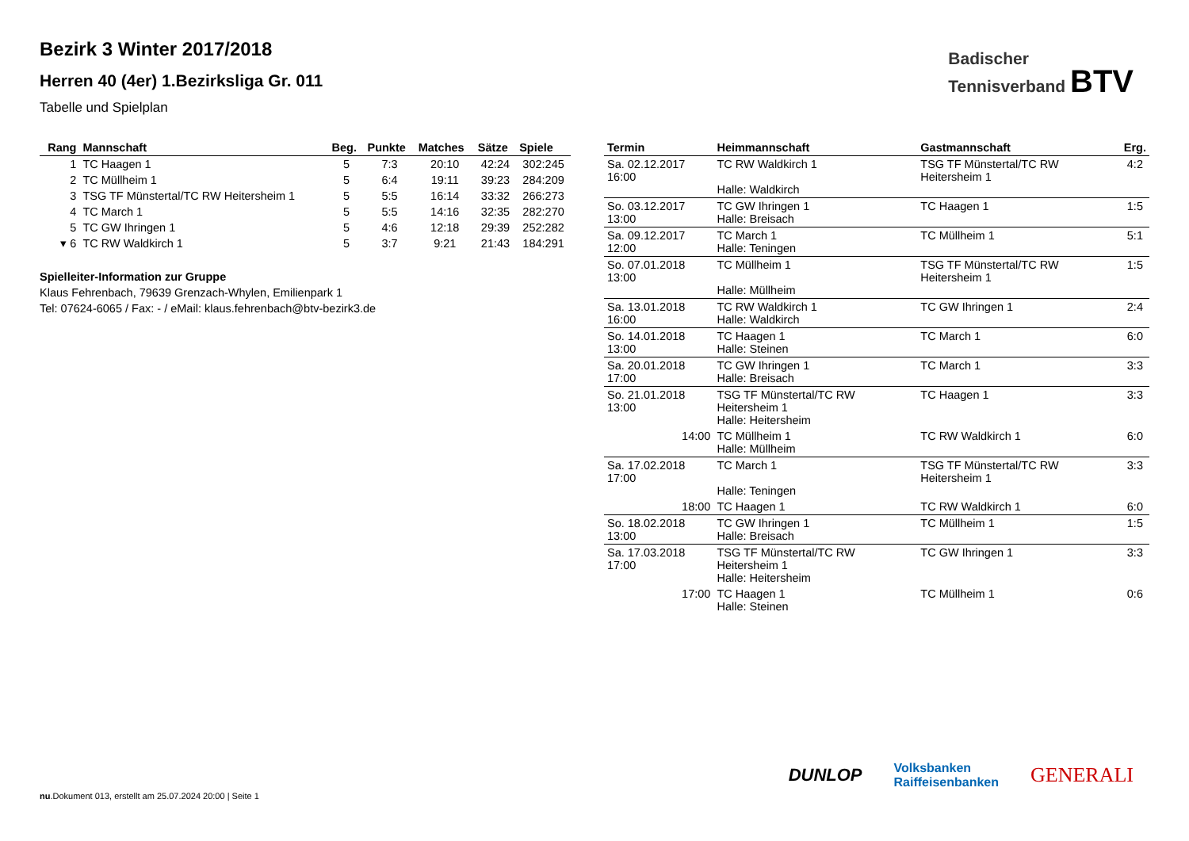Badischer
Tennisverband BTV
Bezirk 3 Winter 2017/2018
Herren 40 (4er) 1.Bezirksliga Gr. 011
Tabelle und Spielplan
| Rang | Mannschaft | Beg. | Punkte | Matches | Sätze | Spiele |
| --- | --- | --- | --- | --- | --- | --- |
| 1 | TC Haagen 1 | 5 | 7:3 | 20:10 | 42:24 | 302:245 |
| 2 | TC Müllheim 1 | 5 | 6:4 | 19:11 | 39:23 | 284:209 |
| 3 | TSG TF Münstertal/TC RW Heitersheim 1 | 5 | 5:5 | 16:14 | 33:32 | 266:273 |
| 4 | TC March 1 | 5 | 5:5 | 14:16 | 32:35 | 282:270 |
| 5 | TC GW Ihringen 1 | 5 | 4:6 | 12:18 | 29:39 | 252:282 |
| ▾ 6 | TC RW Waldkirch 1 | 5 | 3:7 | 9:21 | 21:43 | 184:291 |
Spielleiter-Information zur Gruppe
Klaus Fehrenbach, 79639 Grenzach-Whylen, Emilienpark 1
Tel: 07624-6065 / Fax: - / eMail: klaus.fehrenbach@btv-bezirk3.de
| Termin | Heimmannschaft | Gastmannschaft | Erg. |
| --- | --- | --- | --- |
| Sa. 02.12.2017 16:00 | TC RW Waldkirch 1 Halle: Waldkirch | TSG TF Münstertal/TC RW Heitersheim 1 | 4:2 |
| So. 03.12.2017 13:00 | TC GW Ihringen 1 Halle: Breisach | TC Haagen 1 | 1:5 |
| Sa. 09.12.2017 12:00 | TC March 1 Halle: Teningen | TC Müllheim 1 | 5:1 |
| So. 07.01.2018 13:00 | TC Müllheim 1 Halle: Müllheim | TSG TF Münstertal/TC RW Heitersheim 1 | 1:5 |
| Sa. 13.01.2018 16:00 | TC RW Waldkirch 1 Halle: Waldkirch | TC GW Ihringen 1 | 2:4 |
| So. 14.01.2018 13:00 | TC Haagen 1 Halle: Steinen | TC March 1 | 6:0 |
| Sa. 20.01.2018 17:00 | TC GW Ihringen 1 Halle: Breisach | TC March 1 | 3:3 |
| So. 21.01.2018 13:00 | TSG TF Münstertal/TC RW Heitersheim 1 Halle: Heitersheim | TC Haagen 1 | 3:3 |
| 14:00 | TC Müllheim 1 Halle: Müllheim | TC RW Waldkirch 1 | 6:0 |
| Sa. 17.02.2018 17:00 | TC March 1 Halle: Teningen | TSG TF Münstertal/TC RW Heitersheim 1 | 3:3 |
| 18:00 | TC Haagen 1 | TC RW Waldkirch 1 | 6:0 |
| So. 18.02.2018 13:00 | TC GW Ihringen 1 Halle: Breisach | TC Müllheim 1 | 1:5 |
| Sa. 17.03.2018 17:00 | TSG TF Münstertal/TC RW Heitersheim 1 Halle: Heitersheim | TC GW Ihringen 1 | 3:3 |
| 17:00 | TC Haagen 1 Halle: Steinen | TC Müllheim 1 | 0:6 |
DUNLOP Volksbanken
Raiffeisenbanken GENERALI
nu.Dokument 013, erstellt am 25.07.2024 20:00 | Seite 1